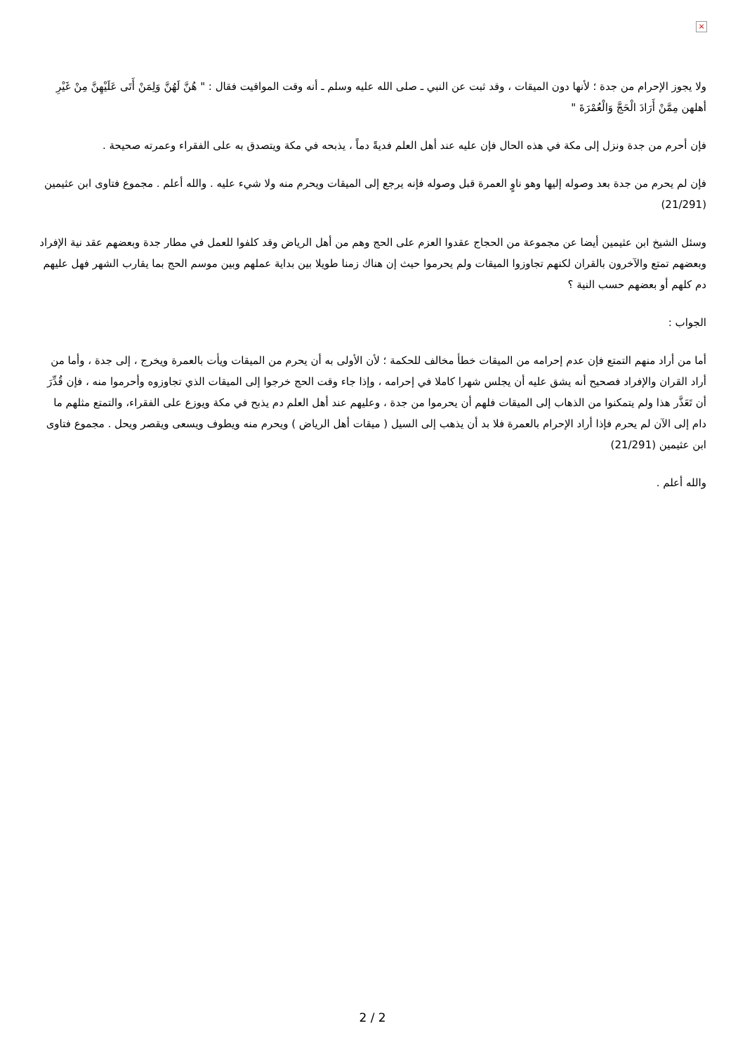×
ولا يجوز الإحرام من جدة ؛ لأنها دون الميقات ، وقد ثبت عن النبي ـ صلى الله عليه وسلم ـ أنه وقت المواقيت فقال : " هُنَّ لَهُنَّ وَلِمَنْ أَتَى عَلَيْهِنَّ مِنْ غَيْرِ أهلهن مِمَّنْ أَرَادَ الْحَجَّ وَالْعُمْرَةَ "
فإن أحرم من جدة ونزل إلى مكة في هذه الحال فإن عليه عند أهل العلم فديةً دماً ، يذبحه في مكة ويتصدق به على الفقراء وعمرته صحيحة .
فإن لم يحرم من جدة بعد وصوله إليها وهو ناوٍ العمرة قبل وصوله فإنه يرجع إلى الميقات ويحرم منه ولا شيء عليه . والله أعلم . مجموع فتاوى ابن عثيمين (21/291)
وسئل الشيخ ابن عثيمين أيضا عن مجموعة من الحجاج عقدوا العزم على الحج وهم من أهل الرياض وقد كلفوا للعمل في مطار جدة وبعضهم عقد نية الإفراد وبعضهم تمتع والآخرون بالقران لكنهم تجاوزوا الميقات ولم يحرموا حيث إن هناك زمنا طويلا بين بداية عملهم وبين موسم الحج بما يقارب الشهر فهل عليهم دم كلهم أو بعضهم حسب النية ؟
الجواب :
أما من أراد منهم التمتع فإن عدم إحرامه من الميقات خطأ مخالف للحكمة ؛ لأن الأولى به أن يحرم من الميقات ويأت بالعمرة ويخرج ، إلى جدة ، وأما من أراد القران والإفراد فصحيح أنه يشق عليه أن يجلس شهرا كاملا في إحرامه ، وإذا جاء وقت الحج خرجوا إلى الميقات الذي تجاوزوه وأحرموا منه ، فإن قُدِّرَ أن تَعَذَّر هذا ولم يتمكنوا من الذهاب إلى الميقات فلهم أن يحرموا من جدة ، وعليهم عند أهل العلم دم يذبح في مكة ويوزع على الفقراء، والتمتع مثلهم ما دام إلى الآن لم يحرم فإذا أراد الإحرام بالعمرة فلا بد أن يذهب إلى السيل ( ميقات أهل الرياض ) ويحرم منه ويطوف ويسعى ويقصر ويحل . مجموع فتاوى ابن عثيمين (21/291)
والله أعلم .
2 / 2